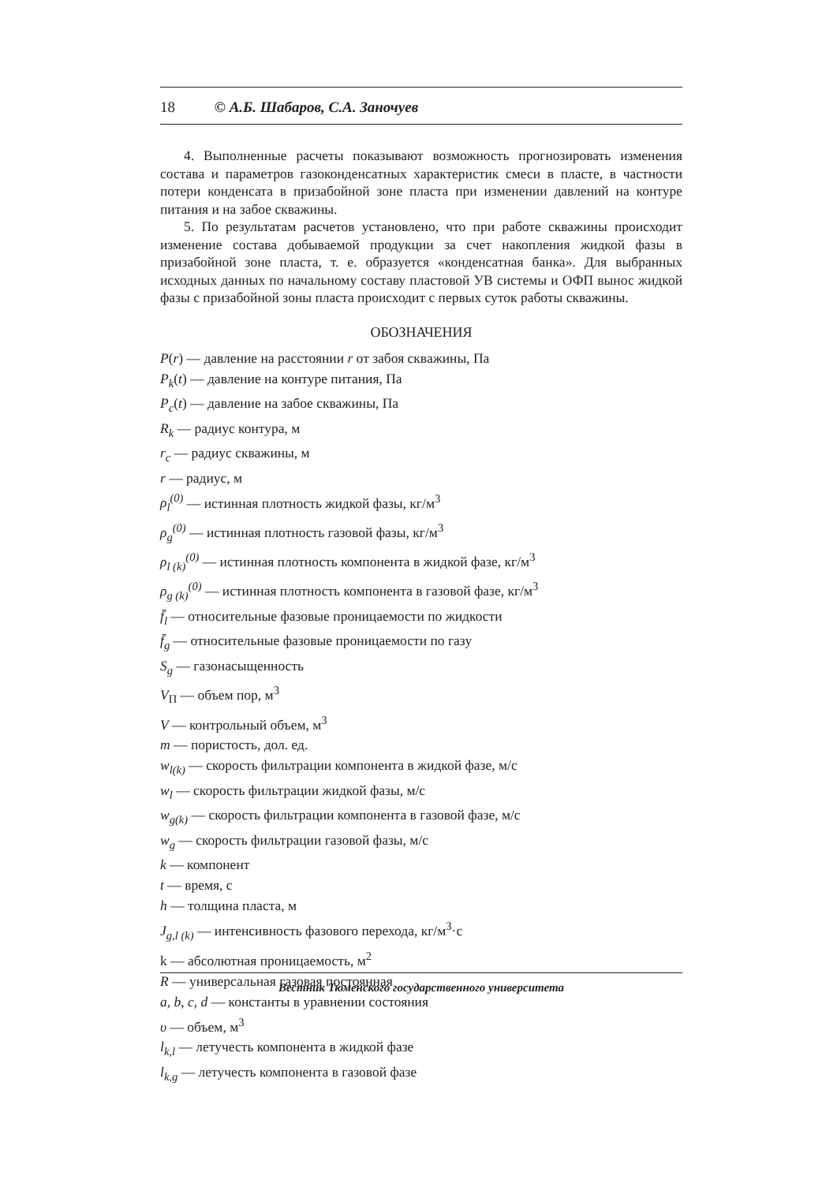18 © А.Б. Шабаров, С.А. Заночуев
4. Выполненные расчеты показывают возможность прогнозировать изменения состава и параметров газоконденсатных характеристик смеси в пласте, в частности потери конденсата в призабойной зоне пласта при изменении давлений на контуре питания и на забое скважины.
5. По результатам расчетов установлено, что при работе скважины происходит изменение состава добываемой продукции за счет накопления жидкой фазы в призабойной зоне пласта, т. е. образуется «конденсатная банка». Для выбранных исходных данных по начальному составу пластовой УВ системы и ОФП вынос жидкой фазы с призабойной зоны пласта происходит с первых суток работы скважины.
ОБОЗНАЧЕНИЯ
P(r) — давление на расстоянии r от забоя скважины, Па
P<sub>k</sub>(t) — давление на контуре питания, Па
P<sub>c</sub>(t) — давление на забое скважины, Па
R<sub>k</sub> — радиус контура, м
r<sub>c</sub> — радиус скважины, м
r — радиус, м
ρ<sub>l</sub><sup>(0)</sup> — истинная плотность жидкой фазы, кг/м<sup>3</sup>
ρ<sub>g</sub><sup>(0)</sup> — истинная плотность газовой фазы, кг/м<sup>3</sup>
ρ<sub>l (k)</sub><sup>(0)</sup> — истинная плотность компонента в жидкой фазе, кг/м<sup>3</sup>
ρ<sub>g (k)</sub><sup>(0)</sup> — истинная плотность компонента в газовой фазе, кг/м<sup>3</sup>
f̄<sub>l</sub> — относительные фазовые проницаемости по жидкости
f̄<sub>g</sub> — относительные фазовые проницаемости по газу
S<sub>g</sub> — газонасыщенность
V<sub>П</sub> — объем пор, м<sup>3</sup>
V — контрольный объем, м<sup>3</sup>
m — пористость, дол. ед.
w<sub>l(k)</sub> — скорость фильтрации компонента в жидкой фазе, м/с
w<sub>l</sub> — скорость фильтрации жидкой фазы, м/с
w<sub>g(k)</sub> — скорость фильтрации компонента в газовой фазе, м/с
w<sub>g</sub> — скорость фильтрации газовой фазы, м/с
k — компонент
t — время, с
h — толщина пласта, м
J<sub>g,l (k)</sub> — интенсивность фазового перехода, кг/м<sup>3</sup>·с
k — абсолютная проницаемость, м<sup>2</sup>
R — универсальная газовая постоянная
a, b, c, d — константы в уравнении состояния
υ — объем, м<sup>3</sup>
l<sub>k,l</sub> — летучесть компонента в жидкой фазе
l<sub>k,g</sub> — летучесть компонента в газовой фазе
Вестник Тюменского государственного университета